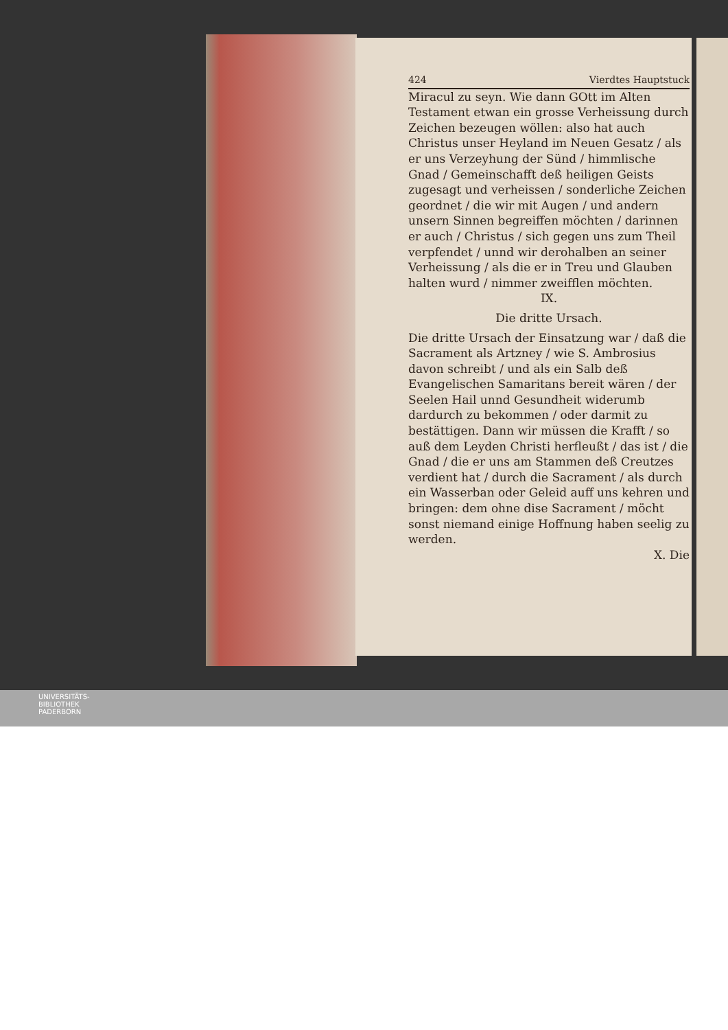424 Vierdtes Hauptstuck
Miracul zu seyn. Wie dann GOtt im Alten Testament etwan ein grosse Verheissung durch Zeichen bezeugen wöllen: also hat auch Christus unser Heyland im Neuen Gesatz / als er uns Verzeyhung der Sünd / himmlische Gnad / Gemeinschafft deß heiligen Geists zugesagt und verheissen / sonderliche Zeichen geordnet / die wir mit Augen / und andern unsern Sinnen begreiffen möchten / darinnen er auch / Christus / sich gegen uns zum Theil verpfendet / unnd wir derohalben an seiner Verheissung / als die er in Treu und Glauben halten wurd / nimmer zweifflen möchten.
IX.
Die dritte Ursach.
Die dritte Ursach der Einsatzung war / daß die Sacrament als Artzney / wie S. Ambrosius davon schreibt / und als ein Salb deß Evangelischen Samaritans bereit wären / der Seelen Hail unnd Gesundheit widerumb dardurch zu bekommen / oder darmit zu bestättigen. Dann wir müssen die Krafft / so auß dem Leyden Christi herfleußt / das ist / die Gnad / die er uns am Stammen deß Creutzes verdient hat / durch die Sacrament / als durch ein Wasserban oder Geleid auff uns kehren und bringen: dem ohne dise Sacrament / möcht sonst niemand einige Hoffnung haben seelig zu werden.
X. Die
UNIVERSITÄTS-
BIBLIOTHEK
PADERBORN